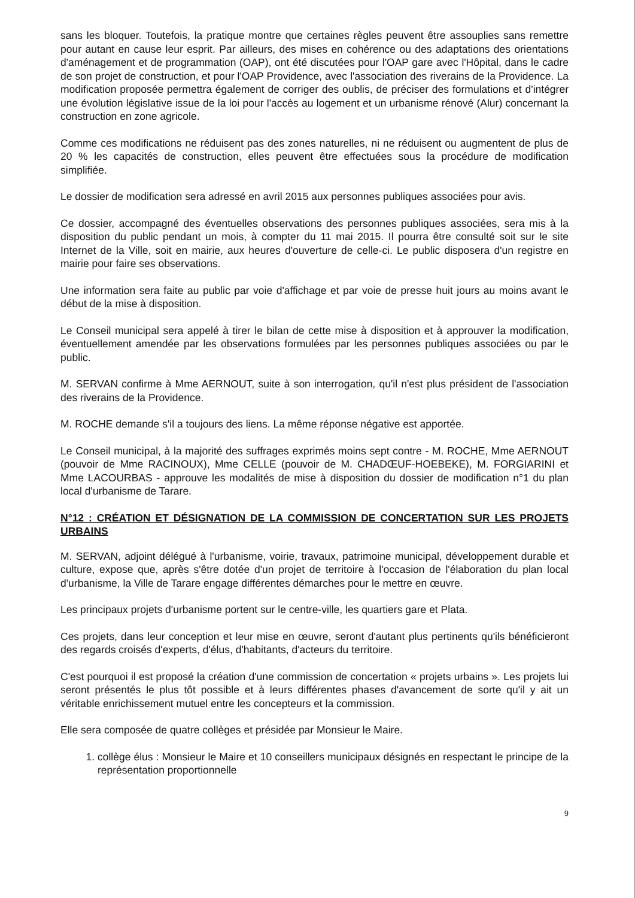sans les bloquer. Toutefois, la pratique montre que certaines règles peuvent être assouplies sans remettre pour autant en cause leur esprit. Par ailleurs, des mises en cohérence ou des adaptations des orientations d'aménagement et de programmation (OAP), ont été discutées pour l'OAP gare avec l'Hôpital, dans le cadre de son projet de construction, et pour l'OAP Providence, avec l'association des riverains de la Providence. La modification proposée permettra également de corriger des oublis, de préciser des formulations et d'intégrer une évolution législative issue de la loi pour l'accès au logement et un urbanisme rénové (Alur) concernant la construction en zone agricole.
Comme ces modifications ne réduisent pas des zones naturelles, ni ne réduisent ou augmentent de plus de 20 % les capacités de construction, elles peuvent être effectuées sous la procédure de modification simplifiée.
Le dossier de modification sera adressé en avril 2015 aux personnes publiques associées pour avis.
Ce dossier, accompagné des éventuelles observations des personnes publiques associées, sera mis à la disposition du public pendant un mois, à compter du 11 mai 2015. Il pourra être consulté soit sur le site Internet de la Ville, soit en mairie, aux heures d'ouverture de celle-ci. Le public disposera d'un registre en mairie pour faire ses observations.
Une information sera faite au public par voie d'affichage et par voie de presse huit jours au moins avant le début de la mise à disposition.
Le Conseil municipal sera appelé à tirer le bilan de cette mise à disposition et à approuver la modification, éventuellement amendée par les observations formulées par les personnes publiques associées ou par le public.
M. SERVAN confirme à Mme AERNOUT, suite à son interrogation, qu'il n'est plus président de l'association des riverains de la Providence.
M. ROCHE demande s'il a toujours des liens. La même réponse négative est apportée.
Le Conseil municipal, à la majorité des suffrages exprimés moins sept contre - M. ROCHE, Mme AERNOUT (pouvoir de Mme RACINOUX), Mme CELLE (pouvoir de M. CHADŒUF-HOEBEKE), M. FORGIARINI et Mme LACOURBAS - approuve les modalités de mise à disposition du dossier de modification n°1 du plan local d'urbanisme de Tarare.
N°12 : CRÉATION ET DÉSIGNATION DE LA COMMISSION DE CONCERTATION SUR LES PROJETS URBAINS
M. SERVAN, adjoint délégué à l'urbanisme, voirie, travaux, patrimoine municipal, développement durable et culture, expose que, après s'être dotée d'un projet de territoire à l'occasion de l'élaboration du plan local d'urbanisme, la Ville de Tarare engage différentes démarches pour le mettre en œuvre.
Les principaux projets d'urbanisme portent sur le centre-ville, les quartiers gare et Plata.
Ces projets, dans leur conception et leur mise en œuvre, seront d'autant plus pertinents qu'ils bénéficieront des regards croisés d'experts, d'élus, d'habitants, d'acteurs du territoire.
C'est pourquoi il est proposé la création d'une commission de concertation « projets urbains ». Les projets lui seront présentés le plus tôt possible et à leurs différentes phases d'avancement de sorte qu'il y ait un véritable enrichissement mutuel entre les concepteurs et la commission.
Elle sera composée de quatre collèges et présidée par Monsieur le Maire.
1. collège élus : Monsieur le Maire et 10 conseillers municipaux désignés en respectant le principe de la représentation proportionnelle
9